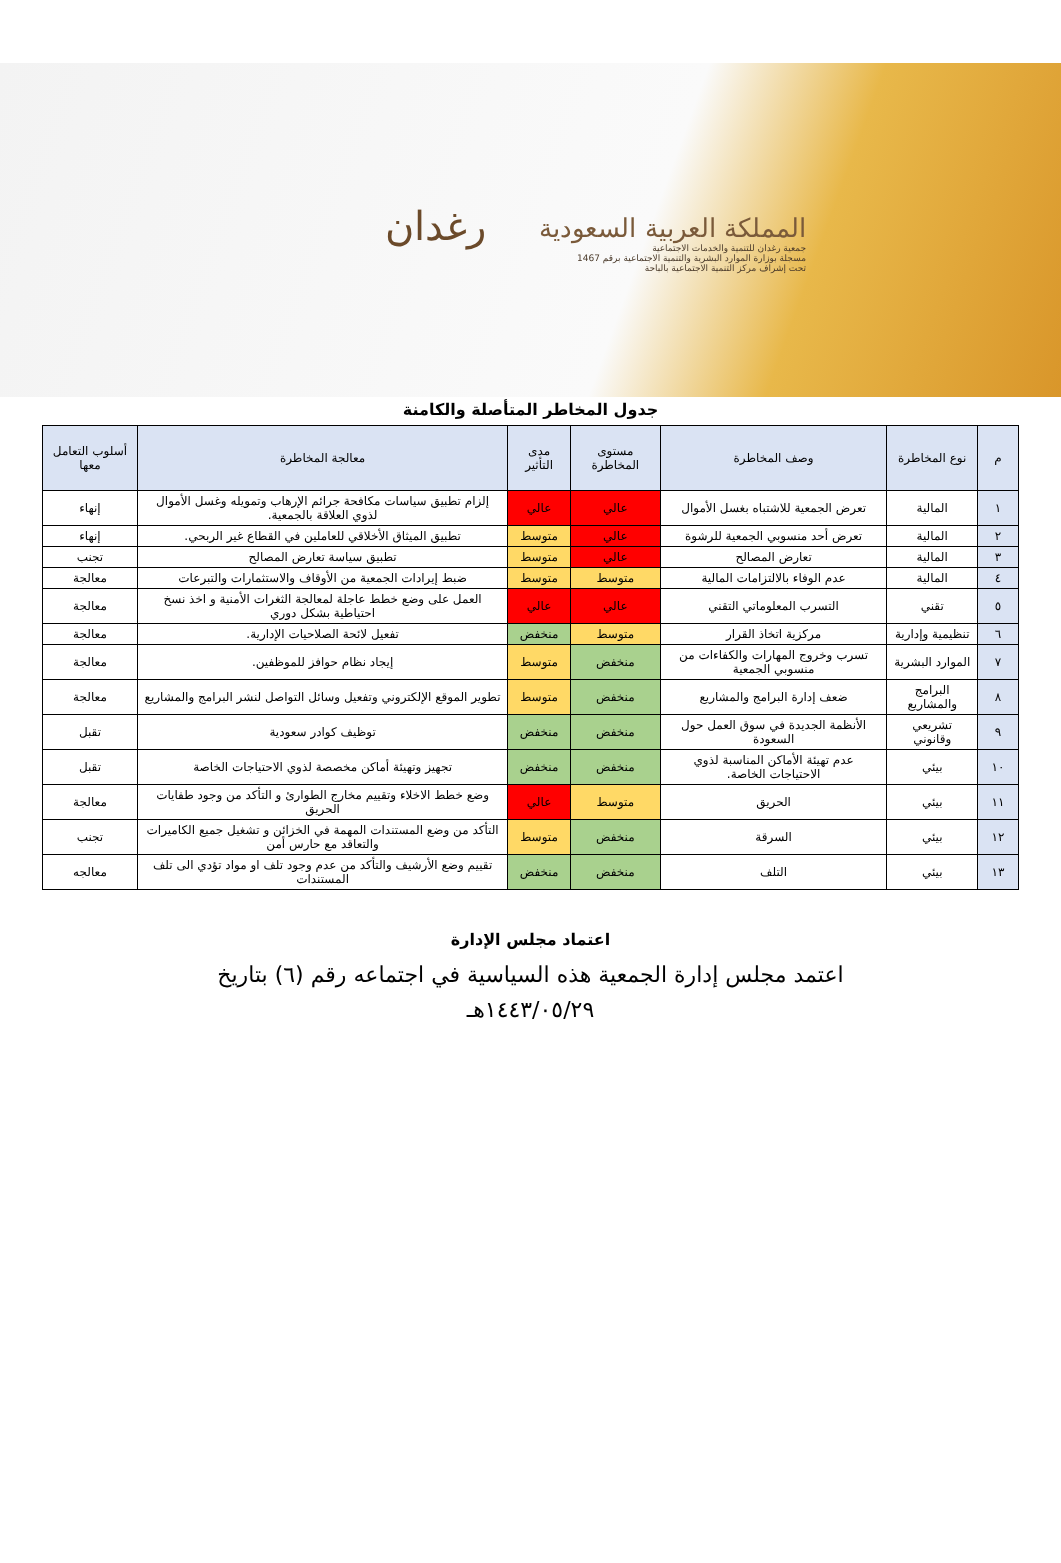المملكة العربية السعودية
جمعية رغدان للتنمية والخدمات الاجتماعية
مسجلة بوزارة الموارد البشرية والتنمية الاجتماعية برقم 1467
تحت إشراف مركز التنمية الاجتماعية بالباحة
رغدان
جدول المخاطر المتأصلة والكامنة
| م | نوع المخاطرة | وصف المخاطرة | مستوى المخاطرة | مدى التأثير | معالجة المخاطرة | أسلوب التعامل معها |
| --- | --- | --- | --- | --- | --- | --- |
| ١ | المالية | تعرض الجمعية للاشتباه بغسل الأموال | عالي | عالي | إلزام تطبيق سياسات مكافحة جرائم الإرهاب وتمويله وغسل الأموال لذوي العلاقة بالجمعية. | إنهاء |
| ٢ | المالية | تعرض أحد منسوبي الجمعية للرشوة | عالي | متوسط | تطبيق الميثاق الأخلاقي للعاملين في القطاع غير الربحي. | إنهاء |
| ٣ | المالية | تعارض المصالح | عالي | متوسط | تطبيق سياسة تعارض المصالح | تجنب |
| ٤ | المالية | عدم الوفاء بالالتزامات المالية | متوسط | متوسط | ضبط إيرادات الجمعية من الأوقاف والاستثمارات والتبرعات | معالجة |
| ٥ | تقني | التسرب المعلوماتي التقني | عالي | عالي | العمل على وضع خطط عاجلة لمعالجة الثغرات الأمنية و اخذ نسخ احتياطية بشكل دوري | معالجة |
| ٦ | تنظيمية وإدارية | مركزية اتخاذ القرار | متوسط | منخفض | تفعيل لائحة الصلاحيات الإدارية. | معالجة |
| ٧ | الموارد البشرية | تسرب وخروج المهارات والكفاءات من منسوبي الجمعية | منخفض | متوسط | إيجاد نظام حوافز للموظفين. | معالجة |
| ٨ | البرامج والمشاريع | ضعف إدارة البرامج والمشاريع | منخفض | متوسط | تطوير الموقع الإلكتروني وتفعيل وسائل التواصل لنشر البرامج والمشاريع | معالجة |
| ٩ | تشريعي وقانوني | الأنظمة الجديدة في سوق العمل حول السعودة | منخفض | منخفض | توظيف كوادر سعودية | تقبل |
| ١٠ | بيئي | عدم تهيئة الأماكن المناسبة لذوي الاحتياجات الخاصة. | منخفض | منخفض | تجهيز وتهيئة أماكن مخصصة لذوي الاحتياجات الخاصة | تقبل |
| ١١ | بيئي | الحريق | متوسط | عالي | وضع خطط الاخلاء وتقييم مخارج الطوارئ و التأكد من وجود طفايات الحريق | معالجة |
| ١٢ | بيئي | السرقة | منخفض | متوسط | التأكد من وضع المستندات المهمة في الخزائن و تشغيل جميع الكاميرات والتعاقد مع حارس أمن | تجنب |
| ١٣ | بيئي | التلف | منخفض | منخفض | تقييم وضع الأرشيف والتأكد من عدم وجود تلف او مواد تؤدي الى تلف المستندات | معالجه |
اعتماد مجلس الإدارة
اعتمد مجلس إدارة الجمعية هذه السياسية في اجتماعه رقم (٦) بتاريخ
١٤٤٣/٠٥/٢٩هـ